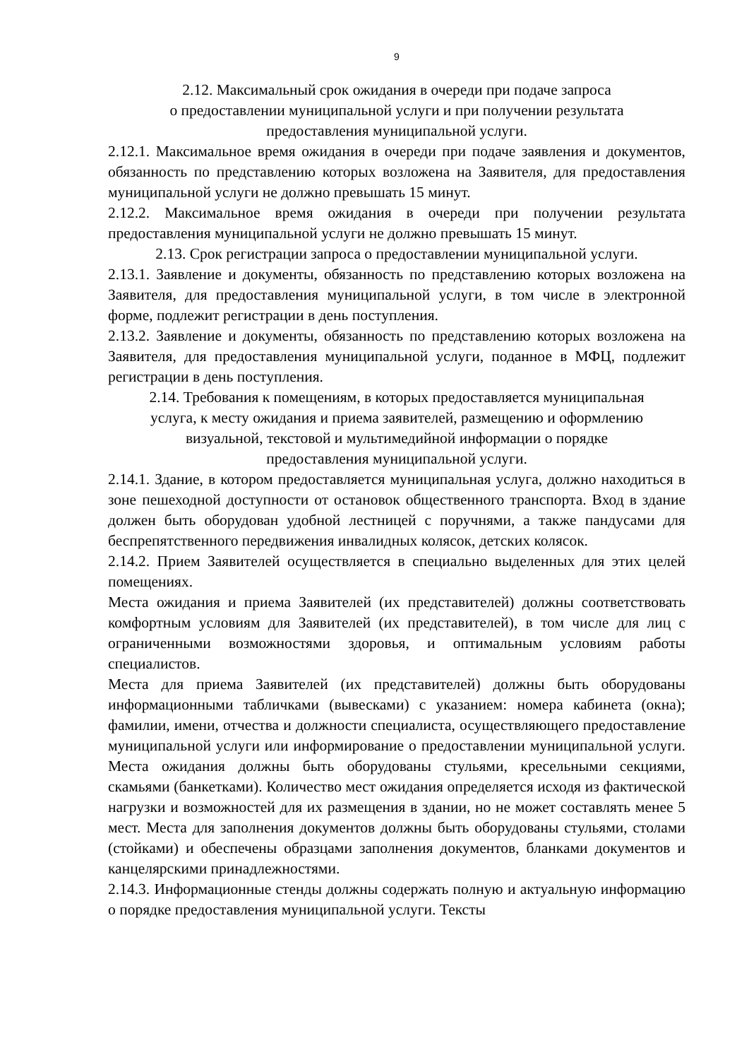9
2.12. Максимальный срок ожидания в очереди при подаче запроса
о предоставлении муниципальной услуги и при получении результата
предоставления муниципальной услуги.
2.12.1. Максимальное время ожидания в очереди при подаче заявления и документов, обязанность по представлению которых возложена на Заявителя, для предоставления муниципальной услуги не должно превышать 15 минут.
2.12.2. Максимальное время ожидания в очереди при получении результата предоставления муниципальной услуги не должно превышать 15 минут.
2.13. Срок регистрации запроса о предоставлении муниципальной услуги.
2.13.1. Заявление и документы, обязанность по представлению которых возложена на Заявителя, для предоставления муниципальной услуги, в том числе в электронной форме, подлежит регистрации в день поступления.
2.13.2. Заявление и документы, обязанность по представлению которых возложена на Заявителя, для предоставления муниципальной услуги, поданное в МФЦ, подлежит регистрации в день поступления.
2.14. Требования к помещениям, в которых предоставляется муниципальная
услуга, к месту ожидания и приема заявителей, размещению и оформлению
визуальной, текстовой и мультимедийной информации о порядке
предоставления муниципальной услуги.
2.14.1. Здание, в котором предоставляется муниципальная услуга, должно находиться в зоне пешеходной доступности от остановок общественного транспорта. Вход в здание должен быть оборудован удобной лестницей с поручнями, а также пандусами для беспрепятственного передвижения инвалидных колясок, детских колясок.
2.14.2. Прием Заявителей осуществляется в специально выделенных для этих целей помещениях.
Места ожидания и приема Заявителей (их представителей) должны соответствовать комфортным условиям для Заявителей (их представителей), в том числе для лиц с ограниченными возможностями здоровья, и оптимальным условиям работы специалистов.
Места для приема Заявителей (их представителей) должны быть оборудованы информационными табличками (вывесками) с указанием: номера кабинета (окна); фамилии, имени, отчества и должности специалиста, осуществляющего предоставление муниципальной услуги или информирование о предоставлении муниципальной услуги. Места ожидания должны быть оборудованы стульями, кресельными секциями, скамьями (банкетками). Количество мест ожидания определяется исходя из фактической нагрузки и возможностей для их размещения в здании, но не может составлять менее 5 мест. Места для заполнения документов должны быть оборудованы стульями, столами (стойками) и обеспечены образцами заполнения документов, бланками документов и канцелярскими принадлежностями.
2.14.3. Информационные стенды должны содержать полную и актуальную информацию о порядке предоставления муниципальной услуги. Тексты